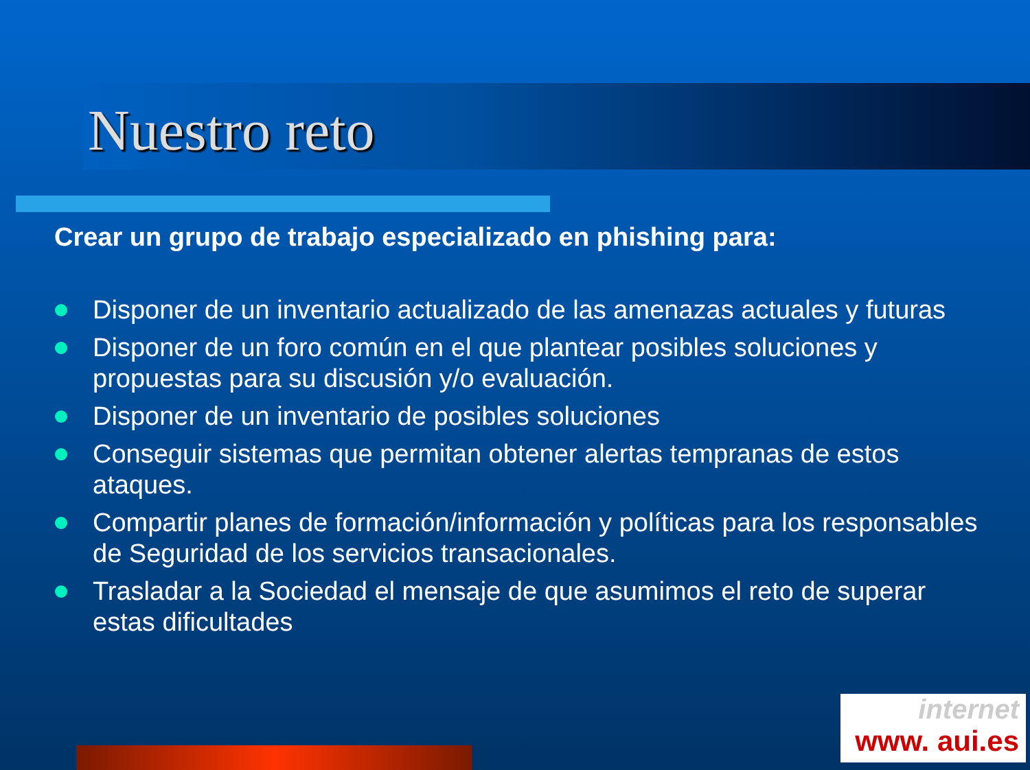Nuestro reto
Crear un grupo de trabajo especializado en phishing para:
Disponer de un inventario actualizado de las amenazas actuales y futuras
Disponer de un foro común en el que plantear posibles soluciones y propuestas para su discusión y/o evaluación.
Disponer de un inventario de posibles soluciones
Conseguir sistemas que permitan obtener alertas tempranas de estos ataques.
Compartir planes de formación/información y políticas para los responsables de Seguridad de los servicios transacionales.
Trasladar a la Sociedad el mensaje de que asumimos el reto de superar estas dificultades
internet
www. aui.es